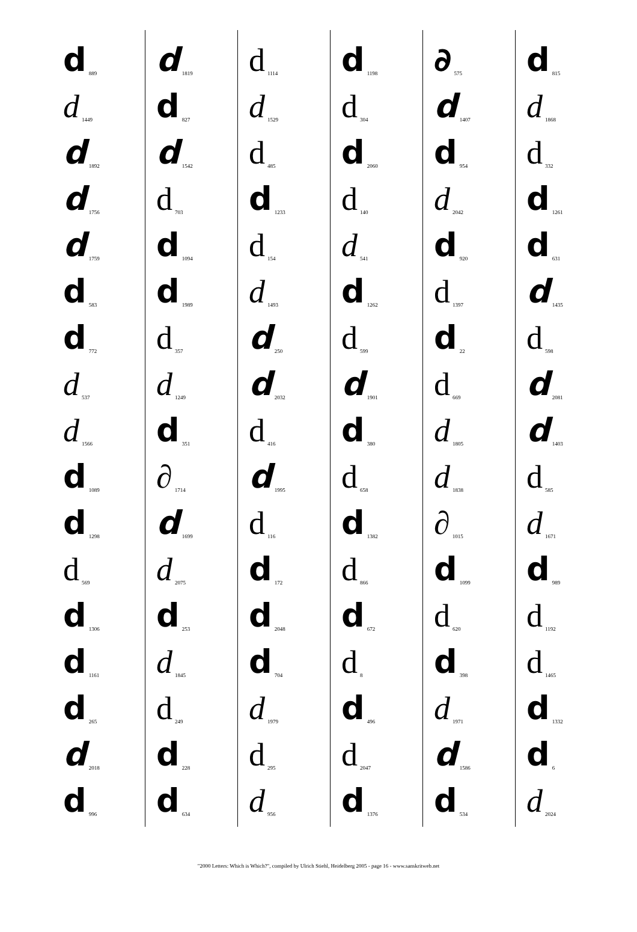d 889
d 1449
d 1892
d 1756
d 1759
d 583
d 772
d 537
d 1566
d 1089
d 1298
d 569
d 1306
d 1161
d 265
d 2018
d 996
d 1819
d 827
d 1542
d 703
d 1094
d 1989
d 357
d 1249
d 351
∂ 1714
d 1699
d 2075
d 253
d 1845
d 249
d 228
d 634
d 1114
d 1529
d 485
d 1233
d 154
d 1493
d 250
d 2032
d 416
d 1995
d 116
d 172
d 2048
d 704
d 1979
d 295
d 956
d 1198
d 304
d 2060
d 140
d 541
d 1262
d 599
d 1901
d 380
d 658
d 1382
d 866
d 672
d 8
d 496
d 2047
d 1376
∂ 575
d 1407
d 954
d 2042
d 920
d 1397
d 22
d 669
d 1805
d 1838
∂ 1015
d 1099
d 620
d 398
d 1971
d 1586
d 534
d 815
d 1868
d 332
d 1261
d 631
d 1435
d 598
d 2081
d 1403
d 585
d 1671
d 989
d 1192
d 1465
d 1332
d 6
d 2024
"2000 Letters: Which is Which?", compiled by Ulrich Stiehl, Heidelberg 2005 - page 16 - www.sanskritweb.net